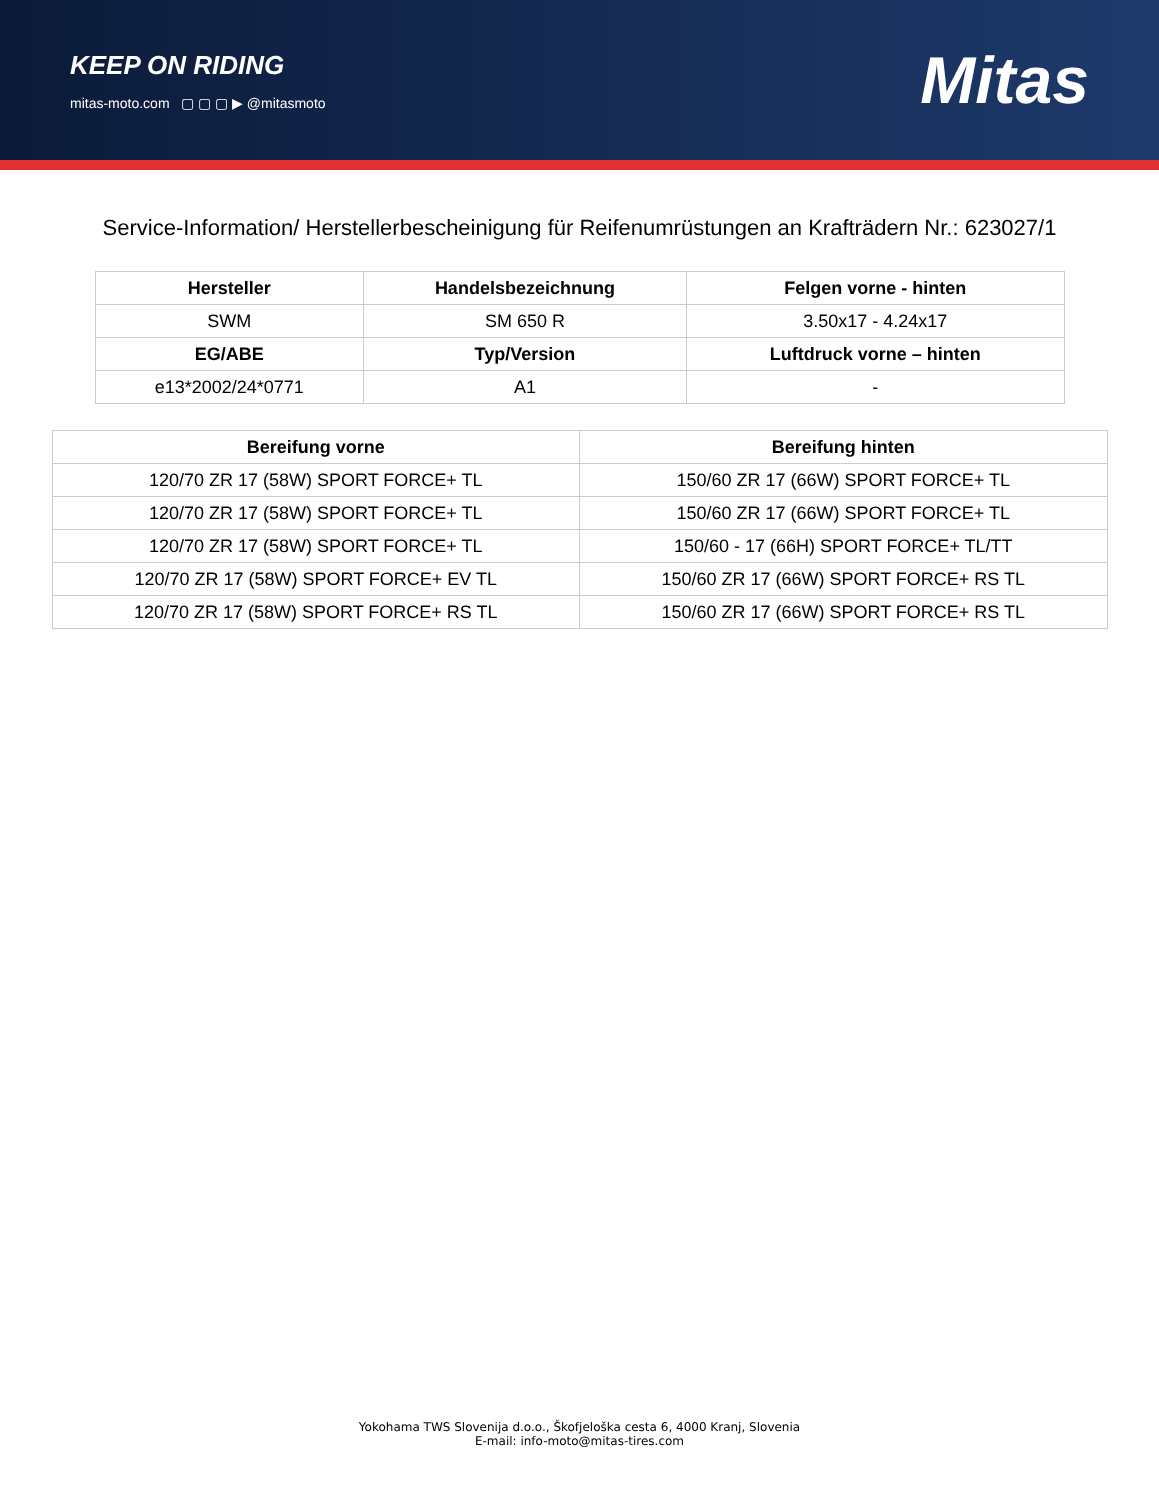KEEP ON RIDING
mitas-moto.com ▢ ▢ ▢ ▶ @mitasmoto
Mitas
Service-Information/ Herstellerbescheinigung für Reifenumrüstungen an Krafträdern Nr.: 623027/1
| Hersteller | Handelsbezeichnung | Felgen vorne - hinten |
| --- | --- | --- |
| SWM | SM 650 R | 3.50x17 - 4.24x17 |
| EG/ABE | Typ/Version | Luftdruck vorne – hinten |
| e13*2002/24*0771 | A1 | - |
| Bereifung vorne | Bereifung hinten |
| --- | --- |
| 120/70 ZR 17 (58W) SPORT FORCE+ TL | 150/60 ZR 17 (66W) SPORT FORCE+ TL |
| 120/70 ZR 17 (58W) SPORT FORCE+ TL | 150/60 ZR 17 (66W) SPORT FORCE+ TL |
| 120/70 ZR 17 (58W) SPORT FORCE+ TL | 150/60 - 17 (66H) SPORT FORCE+ TL/TT |
| 120/70 ZR 17 (58W) SPORT FORCE+ EV TL | 150/60 ZR 17 (66W) SPORT FORCE+ RS TL |
| 120/70 ZR 17 (58W) SPORT FORCE+ RS TL | 150/60 ZR 17 (66W) SPORT FORCE+ RS TL |
Yokohama TWS Slovenija d.o.o., Škofjeloška cesta 6, 4000 Kranj, Slovenia
E-mail: info-moto@mitas-tires.com